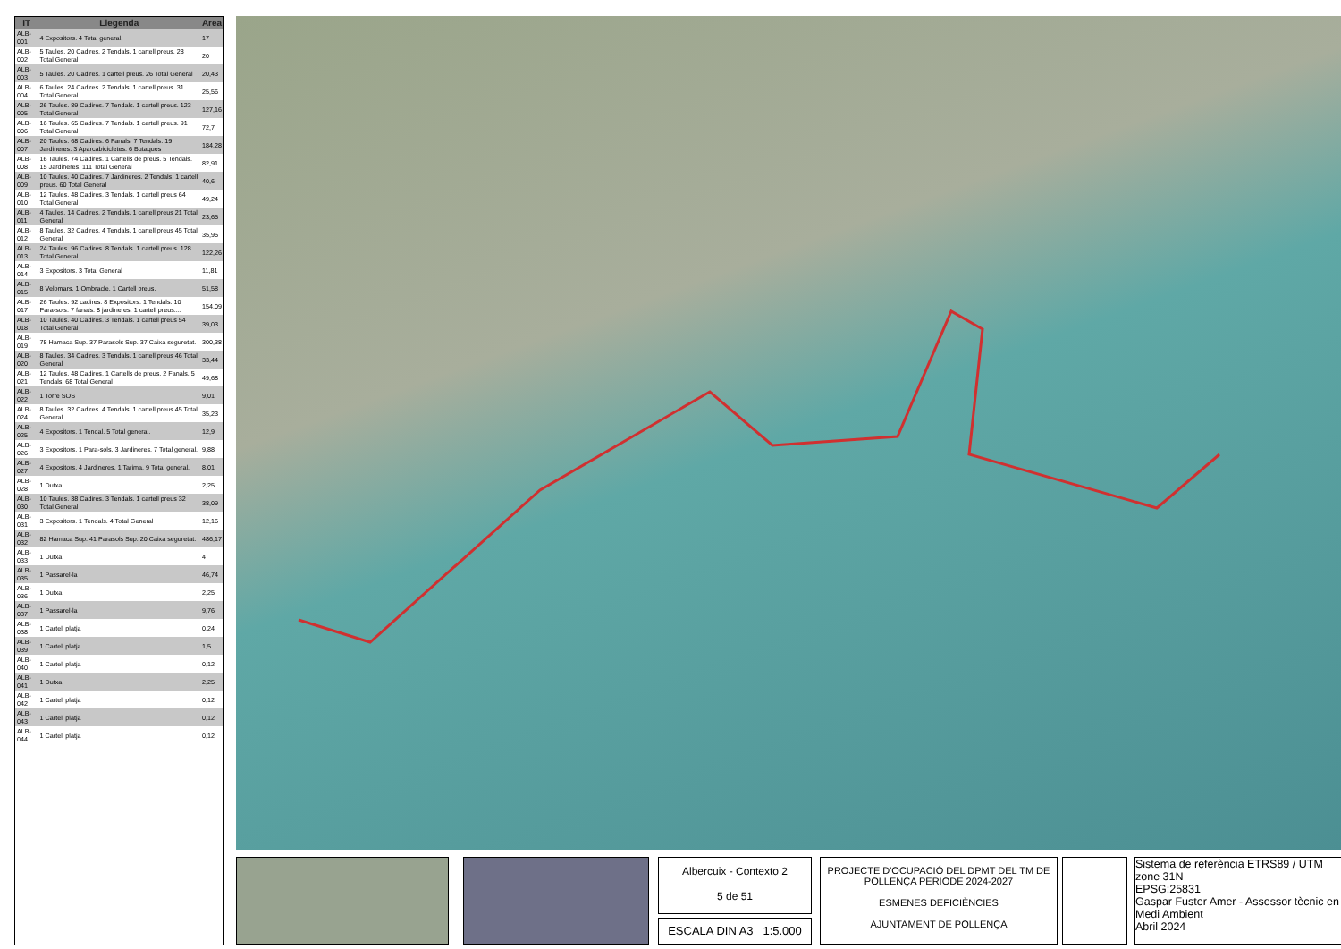| IT | Llegenda | Area |
| --- | --- | --- |
| ALB-001 | 4 Expositors. 4 Total general. | 17 |
| ALB-002 | 5 Taules. 20 Cadires. 2 Tendals. 1 cartell preus. 28 Total General | 20 |
| ALB-003 | 5 Taules. 20 Cadires. 1 cartell preus. 26 Total General | 20,43 |
| ALB-004 | 6 Taules. 24 Cadires. 2 Tendals. 1 cartell preus. 31 Total General | 25,56 |
| ALB-005 | 26 Taules. 89 Cadires. 7 Tendals. 1 cartell preus. 123 Total General | 127,16 |
| ALB-006 | 16 Taules. 65 Cadires. 7 Tendals. 1 cartell preus. 91 Total General | 72,7 |
| ALB-007 | 20 Taules. 68 Cadires. 6 Fanals. 7 Tendals. 19 Jardineres. 3 Aparcabicicletes. 6 Butaques | 184,28 |
| ALB-008 | 16 Taules. 74 Cadires. 1 Cartells de preus. 5 Tendals. 15 Jardineres. 111 Total General | 82,91 |
| ALB-009 | 10 Taules. 40 Cadires. 7 Jardineres. 2 Tendals. 1 cartell preus. 60 Total General | 40,6 |
| ALB-010 | 12 Taules. 48 Cadires. 3 Tendals. 1 cartell preus 64 Total General | 49,24 |
| ALB-011 | 4 Taules. 14 Cadires. 2 Tendals. 1 cartell preus 21 Total General | 23,65 |
| ALB-012 | 8 Taules. 32 Cadires. 4 Tendals. 1 cartell preus 45 Total General | 35,95 |
| ALB-013 | 24 Taules. 96 Cadires. 8 Tendals. 1 cartell preus. 128 Total General | 122,26 |
| ALB-014 | 3 Expositors. 3 Total General | 11,81 |
| ALB-015 | 8 Velomars. 1 Ombracle. 1 Cartell preus. | 51,58 |
| ALB-017 | 26 Taules. 92 cadires. 8 Expositors. 1 Tendals. 10 Para-sols. 7 fanals. 8 jardineres. 1 cartell preus.... | 154,09 |
| ALB-018 | 10 Taules. 40 Cadires. 3 Tendals. 1 cartell preus 54 Total General | 39,03 |
| ALB-019 | 78 Hamaca Sup. 37 Parasols Sup. 37 Caixa seguretat. | 300,38 |
| ALB-020 | 8 Taules. 34 Cadires. 3 Tendals. 1 cartell preus 46 Total General | 33,44 |
| ALB-021 | 12 Taules. 48 Cadires. 1 Cartells de preus. 2 Fanals. 5 Tendals. 68 Total General | 49,68 |
| ALB-022 | 1 Torre SOS | 9,01 |
| ALB-024 | 8 Taules. 32 Cadires. 4 Tendals. 1 cartell preus 45 Total General | 35,23 |
| ALB-025 | 4 Expositors. 1 Tendal. 5 Total general. | 12,9 |
| ALB-026 | 3 Expositors. 1 Para-sols. 3 Jardineres. 7 Total general. | 9,88 |
| ALB-027 | 4 Expositors. 4 Jardineres. 1 Tarima. 9 Total general. | 8,01 |
| ALB-028 | 1 Dutxa | 2,25 |
| ALB-030 | 10 Taules. 38 Cadires. 3 Tendals. 1 cartell preus 32 Total General | 38,09 |
| ALB-031 | 3 Expositors. 1 Tendals. 4 Total General | 12,16 |
| ALB-032 | 82 Hamaca Sup. 41 Parasols Sup. 20 Caixa seguretat. | 486,17 |
| ALB-033 | 1 Dutxa | 4 |
| ALB-035 | 1 Passarel·la | 46,74 |
| ALB-036 | 1 Dutxa | 2,25 |
| ALB-037 | 1 Passarel·la | 9,76 |
| ALB-038 | 1 Cartell platja | 0,24 |
| ALB-039 | 1 Cartell platja | 1,5 |
| ALB-040 | 1 Cartell platja | 0,12 |
| ALB-041 | 1 Dutxa | 2,25 |
| ALB-042 | 1 Cartell platja | 0,12 |
| ALB-043 | 1 Cartell platja | 0,12 |
| ALB-044 | 1 Cartell platja | 0,12 |
Albercuix - Contexto 2
5 de 51
ESCALA DIN A3 1:5.000
PROJECTE D'OCUPACIÓ DEL DPMT DEL TM DE POLLENÇA PERIODE 2024-2027
ESMENES DEFICIÈNCIES
AJUNTAMENT DE POLLENÇA
Sistema de referència ETRS89 / UTM zone 31N
EPSG:25831
Gaspar Fuster Amer - Assessor tècnic en Medi Ambient
Abril 2024